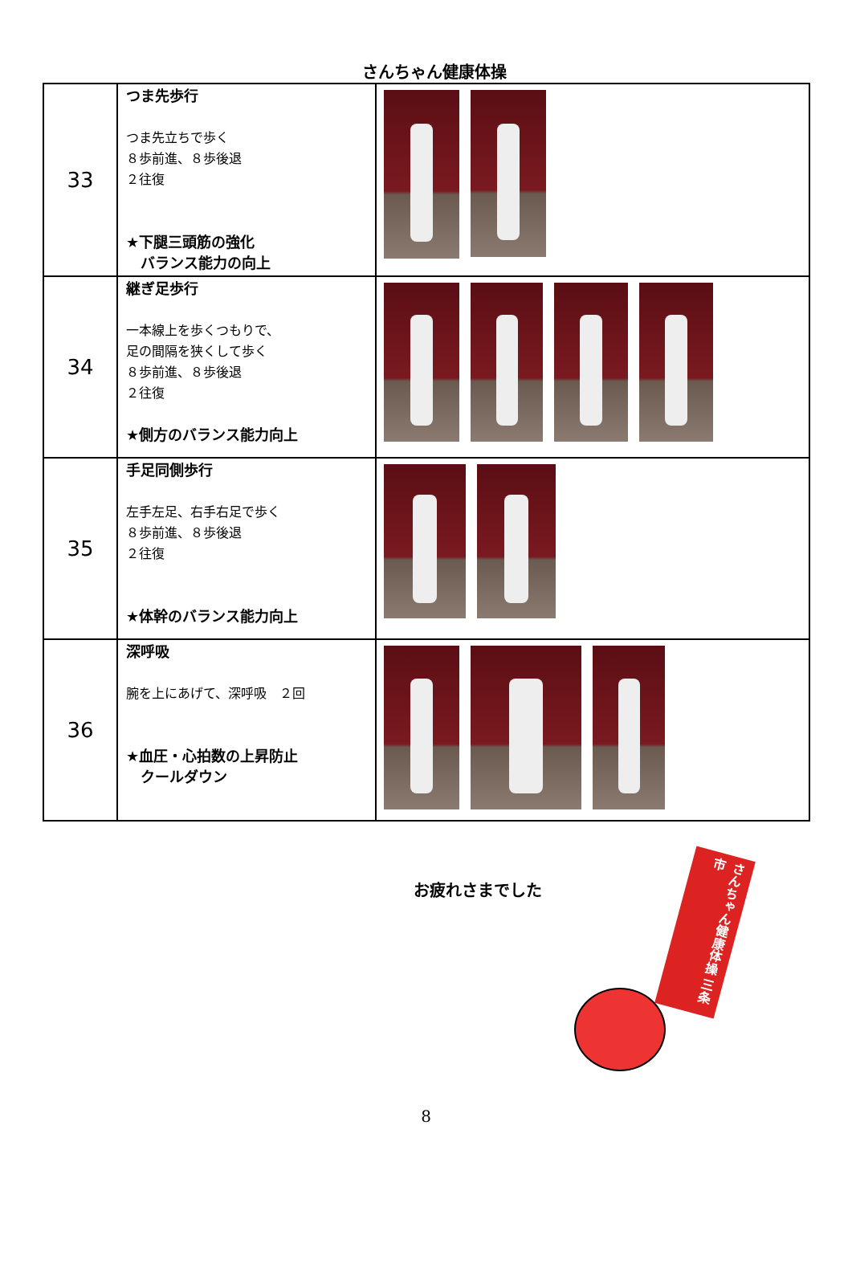さんちゃん健康体操
| 33 | つま先歩行 つま先立ちで歩く ８歩前進、８歩後退 ２往復 ★下腿三頭筋の強化 バランス能力の向上 | |
| 34 | 継ぎ足歩行 一本線上を歩くつもりで、 足の間隔を狭くして歩く ８歩前進、８歩後退 ２往復 ★側方のバランス能力向上 | |
| 35 | 手足同側歩行 左手左足、右手右足で歩く ８歩前進、８歩後退 ２往復 ★体幹のバランス能力向上 | |
| 36 | 深呼吸 腕を上にあげて、深呼吸 ２回 ★血圧・心拍数の上昇防止 クールダウン | |
お疲れさまでした
さんちゃん健康体操 三条市
8